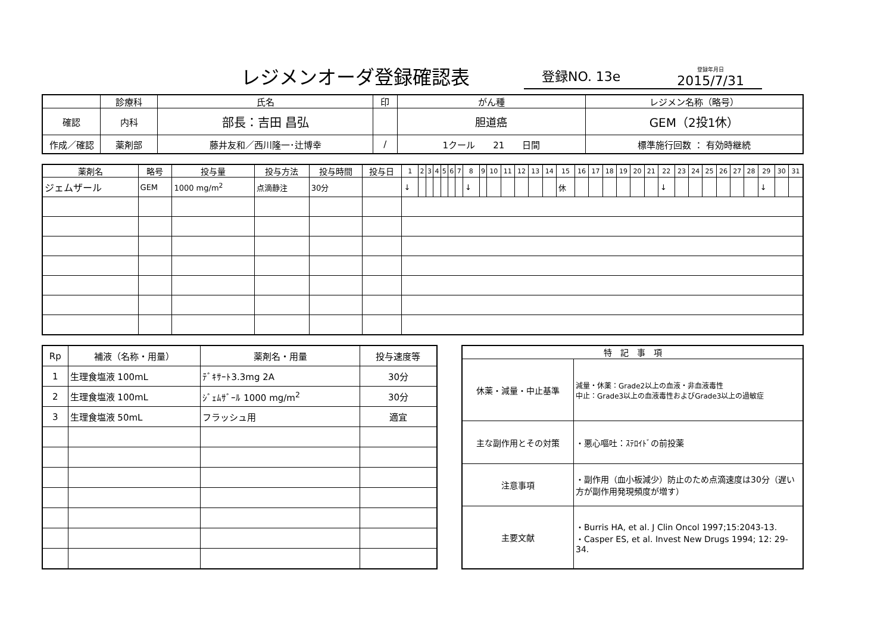レジメンオーダ登録確認表
登録NO. 13e 登録年月日
2015/7/31
| | 診療科 | 氏名 | 印 | がん種 | レジメン名称（略号） |
| 確認 | 内科 | 部長：吉田 昌弘 | | 胆道癌 | GEM（2投1休） |
| 作成／確認 | 薬剤部 | 藤井友和／西川隆一･辻博幸 | / | | |
| | | | | 1クール 21 日間 | 標準施行回数 ： 有効時継続 |
| 薬剤名 | 略号 | 投与量 | 投与方法 | 投与時間 | 投与日 | 1 | 2 | 3 | 4 | 5 | 6 | 7 | 8 | 9 | 10 | 11 | 12 | 13 | 14 | 15 | 16 | 17 | 18 | 19 | 20 | 21 | 22 | 23 | 24 | 25 | 26 | 27 | 28 | 29 | 30 | 31 |
| --- | --- | --- | --- | --- | --- | --- | --- | --- | --- | --- | --- | --- | --- | --- | --- | --- | --- | --- | --- | --- | --- | --- | --- | --- | --- | --- | --- | --- | --- | --- | --- | --- | --- | --- | --- | --- |
| ジェムザール | GEM | 1000 mg/m<sup>2</sup> | 点滴静注 | 30分 | | ↓ | | | | | | | ↓ | | | | | | | 休 | | | | | | | ↓ | | | | | | | ↓ | | |
| Rp | 補液（名称・用量） | 薬剤名・用量 | 投与速度等 |
| 1 | 生理食塩液 100mL | ﾃﾞｷｻｰﾄ3.3mg 2A | 30分 |
| 2 | 生理食塩液 100mL | ｼﾞｪﾑｻﾞｰﾙ 1000 mg/m<sup>2</sup> | 30分 |
| 3 | 生理食塩液 50mL | フラッシュ用 | 適宜 |
| 特 記 事 項 | |
| 休薬・減量・中止基準 | 減量・休薬：Grade2以上の血液・非血液毒性 中止：Grade3以上の血液毒性およびGrade3以上の過敏症 |
| 主な副作用とその対策 | ・悪心嘔吐：ｽﾃﾛｲﾄﾞの前投薬 |
| 注意事項 | ・副作用（血小板減少）防止のため点滴速度は30分（遅い方が副作用発現頻度が増す） |
| 主要文献 | ・Burris HA, et al. J Clin Oncol 1997;15:2043-13. ・Casper ES, et al. Invest New Drugs 1994; 12: 29-34. |